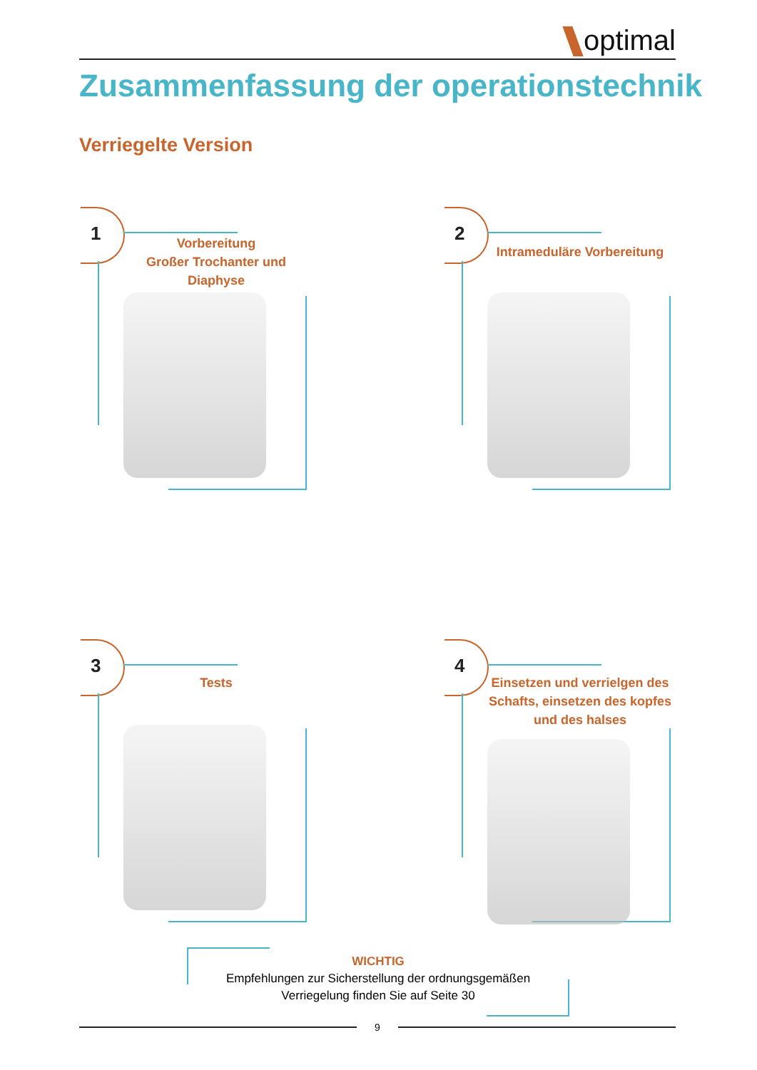optimal
Zusammenfassung der operationstechnik
Verriegelte Version
1
Vorbereitung
Großer Trochanter und
Diaphyse
2
Intrameduläre Vorbereitung
3
Tests
4
Einsetzen und verrielgen des Schafts, einsetzen des kopfes und des halses
WICHTIG
Empfehlungen zur Sicherstellung der ordnungsgemäßen
Verriegelung finden Sie auf Seite 30
9